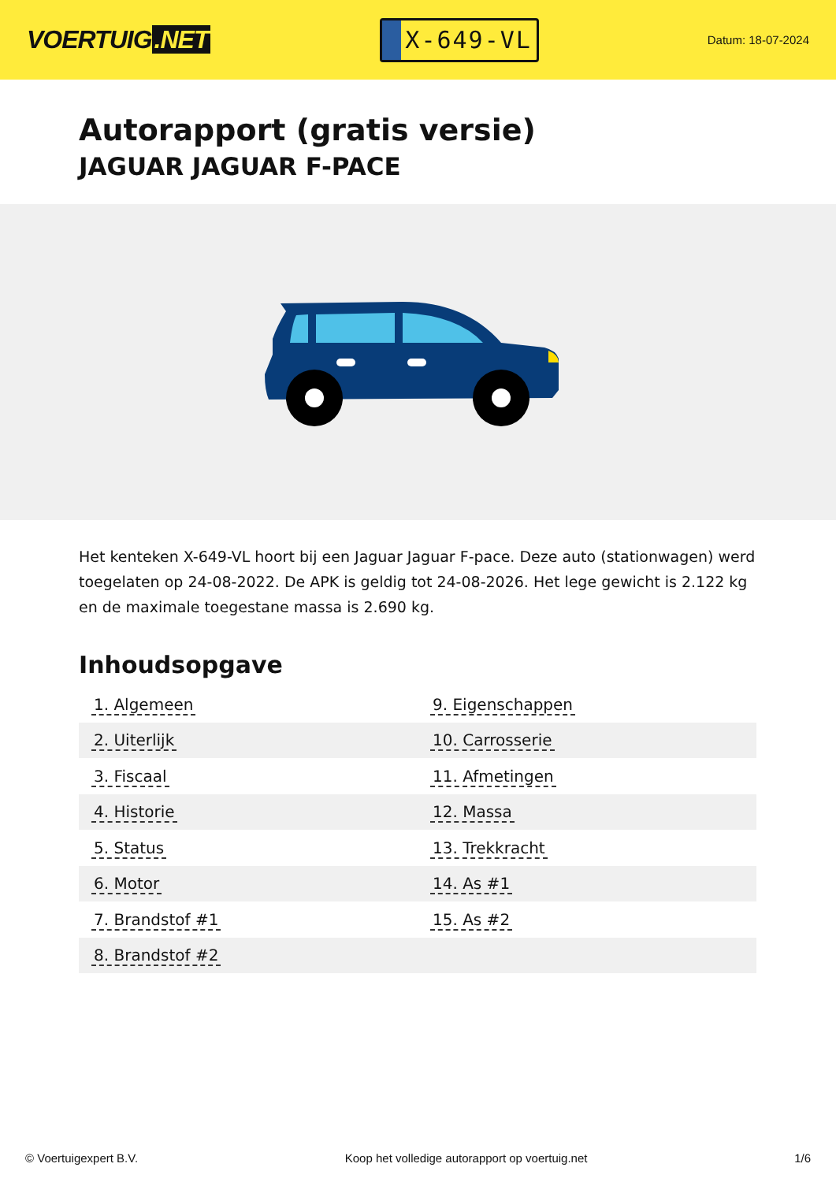VOERTUIG.NET
X-649-VL
Datum: 18-07-2024
Autorapport (gratis versie)
JAGUAR JAGUAR F-PACE
Het kenteken X-649-VL hoort bij een Jaguar Jaguar F-pace. Deze auto (stationwagen) werd toegelaten op 24-08-2022. De APK is geldig tot 24-08-2026. Het lege gewicht is 2.122 kg en de maximale toegestane massa is 2.690 kg.
Inhoudsopgave
| 1. Algemeen | 9. Eigenschappen |
| 2. Uiterlijk | 10. Carrosserie |
| 3. Fiscaal | 11. Afmetingen |
| 4. Historie | 12. Massa |
| 5. Status | 13. Trekkracht |
| 6. Motor | 14. As #1 |
| 7. Brandstof #1 | 15. As #2 |
| 8. Brandstof #2 | |
© Voertuigexpert B.V. Koop het volledige autorapport op voertuig.net 1/6